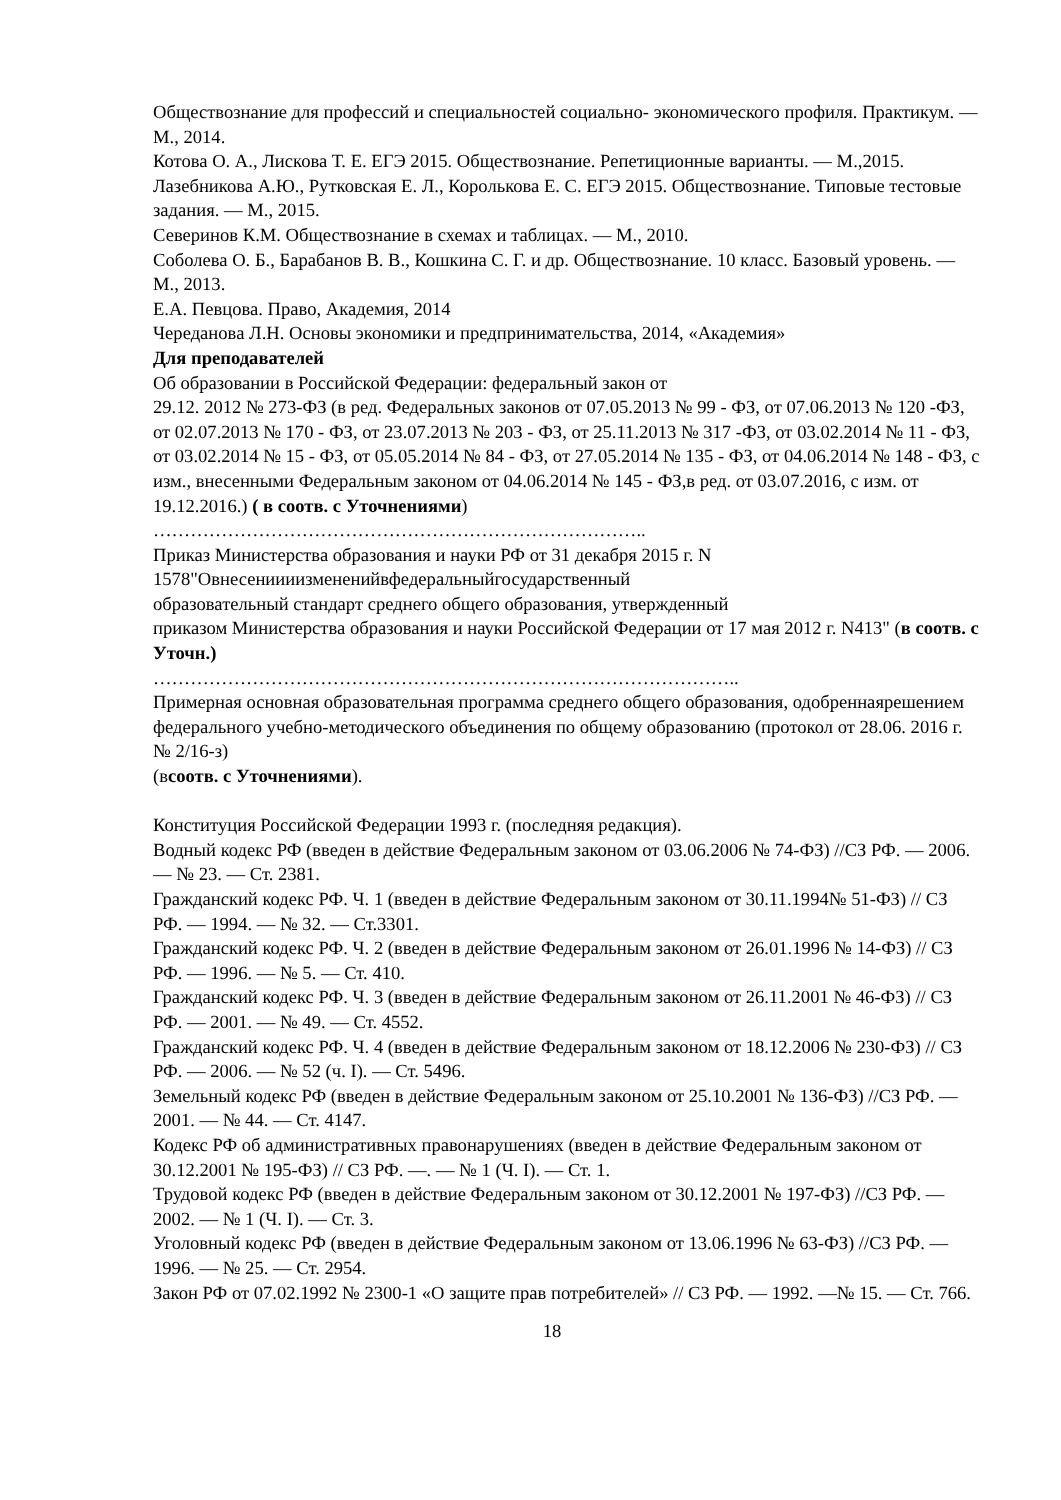Обществознание для профессий и специальностей социально- экономического профиля. Практикум. — М., 2014.
Котова О. А., Лискова Т. Е. ЕГЭ 2015. Обществознание. Репетиционные варианты. — М.,2015.
Лазебникова А.Ю., Рутковская Е. Л., Королькова Е. С. ЕГЭ 2015. Обществознание. Типовые тестовые задания. — М., 2015.
Северинов К.М. Обществознание в схемах и таблицах. — М., 2010.
Соболева О. Б., Барабанов В. В., Кошкина С. Г. и др. Обществознание. 10 класс. Базовый уровень. — М., 2013.
Е.А. Певцова. Право, Академия, 2014
Череданова Л.Н. Основы экономики и предпринимательства, 2014, «Академия»
Для преподавателей
Об образовании в Российской Федерации: федеральный закон от
29.12. 2012 № 273-ФЗ (в ред. Федеральных законов от 07.05.2013 № 99 - ФЗ, от 07.06.2013 № 120 -ФЗ, от 02.07.2013 № 170 - ФЗ, от 23.07.2013 № 203 - ФЗ, от 25.11.2013 № 317 -ФЗ, от 03.02.2014 № 11 - ФЗ, от 03.02.2014 № 15 - ФЗ, от 05.05.2014 № 84 - ФЗ, от 27.05.2014 № 135 - ФЗ, от 04.06.2014 № 148 - ФЗ, с изм., внесенными Федеральным законом от 04.06.2014 № 145 - ФЗ,в ред. от 03.07.2016, с изм. от 19.12.2016.) ( в соотв. с Уточнениями)
……………………………………………………………………..
Приказ Министерства образования и науки РФ от 31 декабря 2015 г. N
1578"Овнесениииизмененийвфедеральныйгосударственный
образовательный стандарт среднего общего образования, утвержденный
приказом Министерства образования и науки Российской Федерации от 17 мая 2012 г. N413" (в соотв. с Уточн.)
…………………………………………………………………………………..
Примерная основная образовательная программа среднего общего образования, одобреннаярешением федерального учебно-методического объединения по общему образованию (протокол от 28.06. 2016 г. № 2/16-з)
(всоотв. с Уточнениями).
Конституция Российской Федерации 1993 г. (последняя редакция).
Водный кодекс РФ (введен в действие Федеральным законом от 03.06.2006 № 74-ФЗ) //СЗ РФ. — 2006. — № 23. — Ст. 2381.
Гражданский кодекс РФ. Ч. 1 (введен в действие Федеральным законом от 30.11.1994№ 51-ФЗ) // СЗ РФ. — 1994. — № 32. — Ст.3301.
Гражданский кодекс РФ. Ч. 2 (введен в действие Федеральным законом от 26.01.1996 № 14-ФЗ) // СЗ РФ. — 1996. — № 5. — Ст. 410.
Гражданский кодекс РФ. Ч. 3 (введен в действие Федеральным законом от 26.11.2001 № 46-ФЗ) // СЗ РФ. — 2001. — № 49. — Ст. 4552.
Гражданский кодекс РФ. Ч. 4 (введен в действие Федеральным законом от 18.12.2006 № 230-ФЗ) // СЗ РФ. — 2006. — № 52 (ч. I). — Ст. 5496.
Земельный кодекс РФ (введен в действие Федеральным законом от 25.10.2001 № 136-ФЗ) //СЗ РФ. — 2001. — № 44. — Ст. 4147.
Кодекс РФ об административных правонарушениях (введен в действие Федеральным законом от 30.12.2001 № 195-ФЗ) // СЗ РФ. —. — № 1 (Ч. I). — Ст. 1.
Трудовой кодекс РФ (введен в действие Федеральным законом от 30.12.2001 № 197-ФЗ) //СЗ РФ. — 2002. — № 1 (Ч. I). — Ст. 3.
Уголовный кодекс РФ (введен в действие Федеральным законом от 13.06.1996 № 63-ФЗ) //СЗ РФ. — 1996. — № 25. — Ст. 2954.
Закон РФ от 07.02.1992 № 2300-1 «О защите прав потребителей» // СЗ РФ. — 1992. —№ 15. — Ст. 766.
18